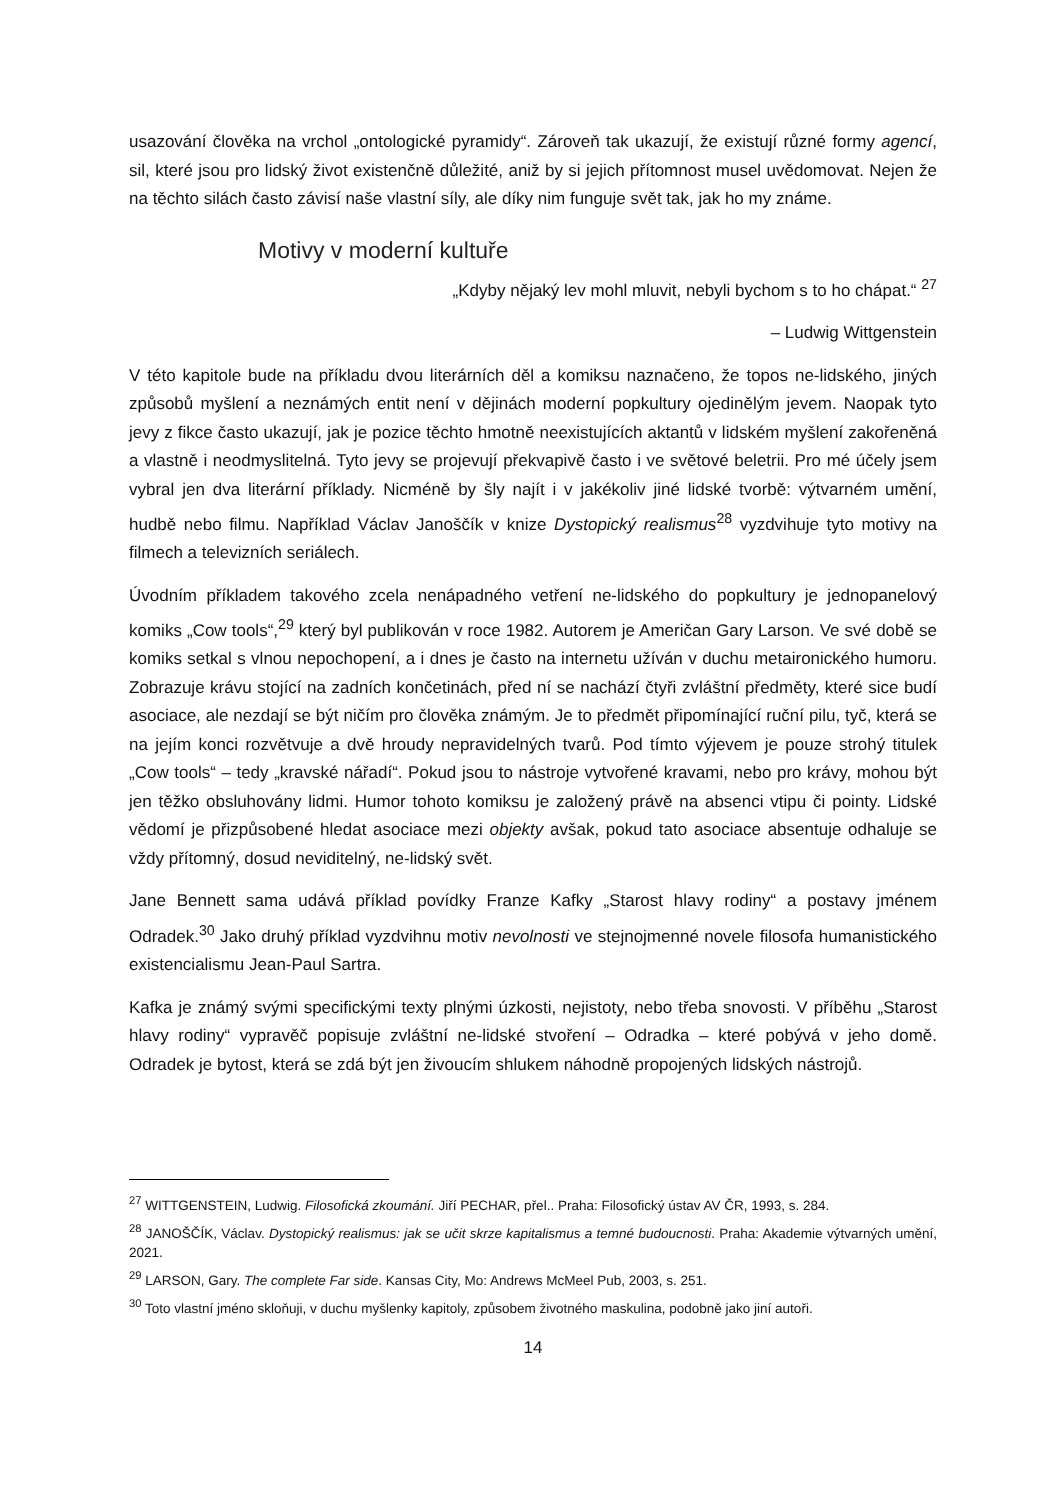usazování člověka na vrchol „ontologické pyramidy“. Zároveň tak ukazují, že existují různé formy agencí, sil, které jsou pro lidský život existenčně důležité, aniž by si jejich přítomnost musel uvědomovat. Nejen že na těchto silách často závisí naše vlastní síly, ale díky nim funguje svět tak, jak ho my známe.
Motivy v moderní kultuře
„Kdyby nějaký lev mohl mluvit, nebyli bychom s to ho chápat.“ <sup>27</sup>
– Ludwig Wittgenstein
V této kapitole bude na příkladu dvou literárních děl a komiksu naznačeno, že topos ne-lidského, jiných způsobů myšlení a neznámých entit není v dějinách moderní popkultury ojedinělým jevem. Naopak tyto jevy z fikce často ukazují, jak je pozice těchto hmotně neexistujících aktantů v lidském myšlení zakořeněná a vlastně i neodmyslitelná. Tyto jevy se projevují překvapivě často i ve světové beletrii. Pro mé účely jsem vybral jen dva literární příklady. Nicméně by šly najít i v jakékoliv jiné lidské tvorbě: výtvarném umění, hudbě nebo filmu. Například Václav Janoščík v knize Dystopický realismus<sup>28</sup> vyzdvihuje tyto motivy na filmech a televizních seriálech.
Úvodním příkladem takového zcela nenápadného vetření ne-lidského do popkultury je jednopanelový komiks „Cow tools“,<sup>29</sup> který byl publikován v roce 1982. Autorem je Američan Gary Larson. Ve své době se komiks setkal s vlnou nepochopení, a i dnes je často na internetu užíván v duchu metaironického humoru. Zobrazuje krávu stojící na zadních končetinách, před ní se nachází čtyři zvláštní předměty, které sice budí asociace, ale nezdají se být ničím pro člověka známým. Je to předmět připomínající ruční pilu, tyč, která se na jejím konci rozvětvuje a dvě hroudy nepravidelných tvarů. Pod tímto výjevem je pouze strohý titulek „Cow tools“ – tedy „kravské nářadí“. Pokud jsou to nástroje vytvořené kravami, nebo pro krávy, mohou být jen těžko obsluhovány lidmi. Humor tohoto komiksu je založený právě na absenci vtipu či pointy. Lidské vědomí je přizpůsobené hledat asociace mezi objekty avšak, pokud tato asociace absentuje odhaluje se vždy přítomný, dosud neviditelný, ne-lidský svět.
Jane Bennett sama udává příklad povídky Franze Kafky „Starost hlavy rodiny“ a postavy jménem Odradek.<sup>30</sup> Jako druhý příklad vyzdvihnu motiv nevolnosti ve stejnojmenné novele filosofa humanistického existencialismu Jean-Paul Sartra.
Kafka je známý svými specifickými texty plnými úzkosti, nejistoty, nebo třeba snovosti. V příběhu „Starost hlavy rodiny“ vypravěč popisuje zvláštní ne-lidské stvoření – Odradka – které pobývá v jeho domě. Odradek je bytost, která se zdá být jen živoucím shlukem náhodně propojených lidských nástrojů.
<sup>27</sup> WITTGENSTEIN, Ludwig. Filosofická zkoumání. Jiří PECHAR, přel.. Praha: Filosofický ústav AV ČR, 1993, s. 284.
<sup>28</sup> JANOŠČÍK, Václav. Dystopický realismus: jak se učit skrze kapitalismus a temné budoucnosti. Praha: Akademie výtvarných umění, 2021.
<sup>29</sup> LARSON, Gary. The complete Far side. Kansas City, Mo: Andrews McMeel Pub, 2003, s. 251.
<sup>30</sup> Toto vlastní jméno skloňuji, v duchu myšlenky kapitoly, způsobem životného maskulina, podobně jako jiní autoři.
14